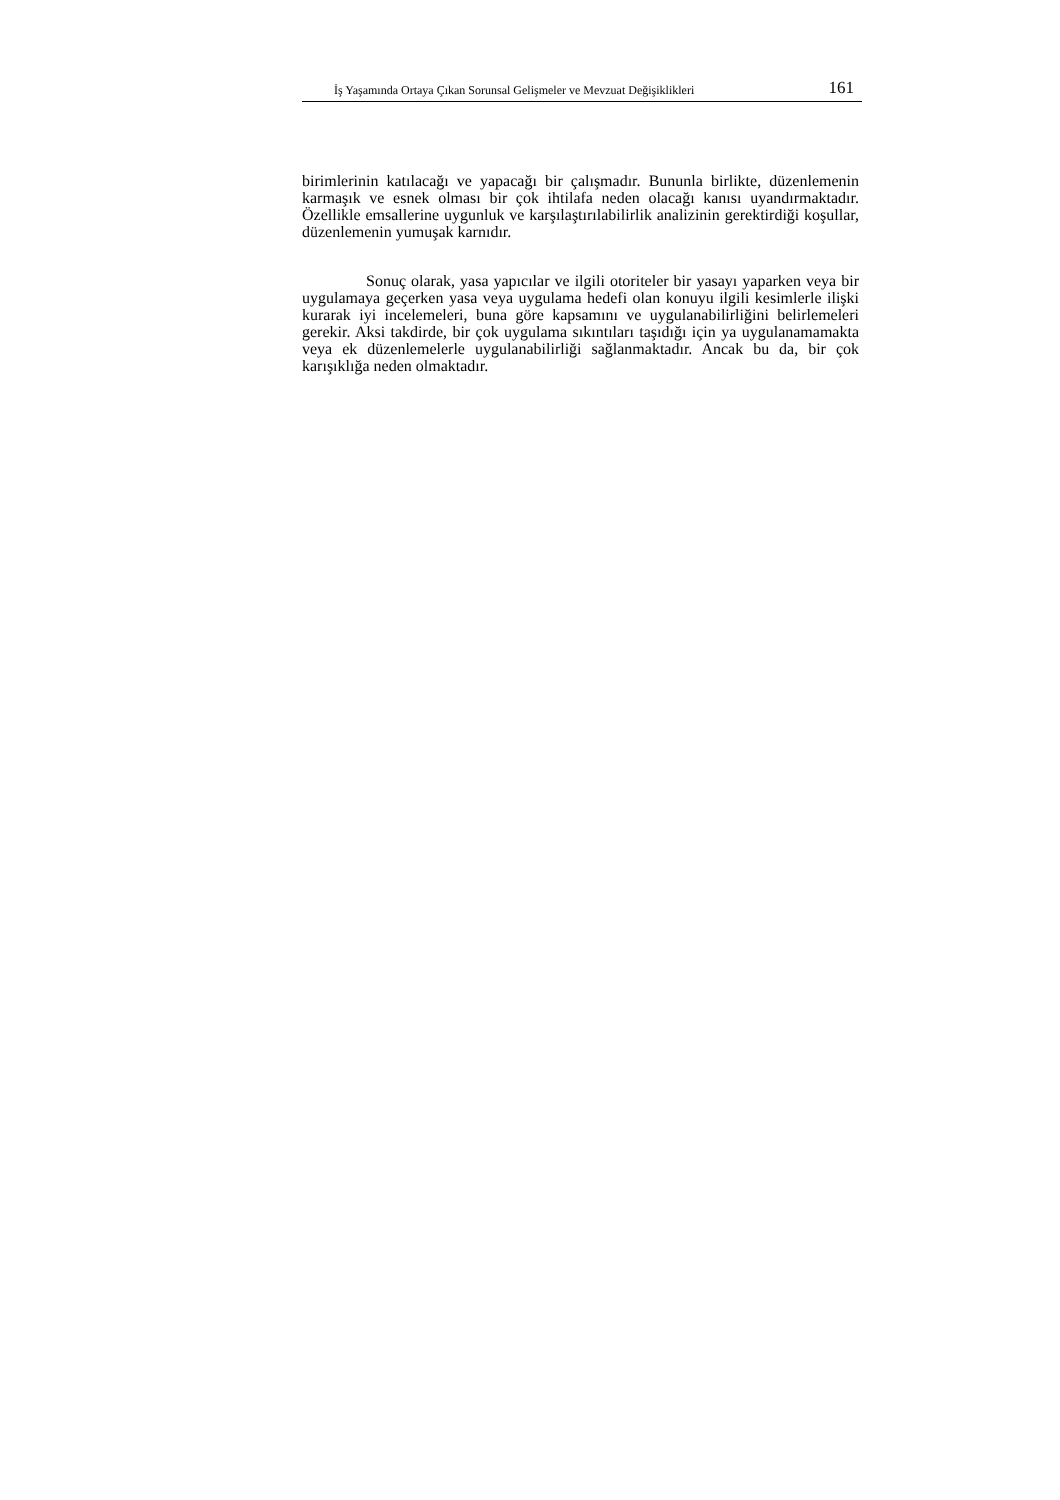İş Yaşamında Ortaya Çıkan Sorunsal Gelişmeler ve Mevzuat Değişiklikleri 161
birimlerinin katılacağı ve yapacağı bir çalışmadır. Bununla birlikte, düzenlemenin karmaşık ve esnek olması bir çok ihtilafa neden olacağı kanısı uyandırmaktadır. Özellikle emsallerine uygunluk ve karşılaştırılabilirlik analizinin gerektirdiği koşullar, düzenlemenin yumuşak karnıdır.
Sonuç olarak, yasa yapıcılar ve ilgili otoriteler bir yasayı yaparken veya bir uygulamaya geçerken yasa veya uygulama hedefi olan konuyu ilgili kesimlerle ilişki kurarak iyi incelemeleri, buna göre kapsamını ve uygulanabilirliğini belirlemeleri gerekir. Aksi takdirde, bir çok uygulama sıkıntıları taşıdığı için ya uygulanamamakta veya ek düzenlemelerle uygulanabilirliği sağlanmaktadır. Ancak bu da, bir çok karışıklığa neden olmaktadır.